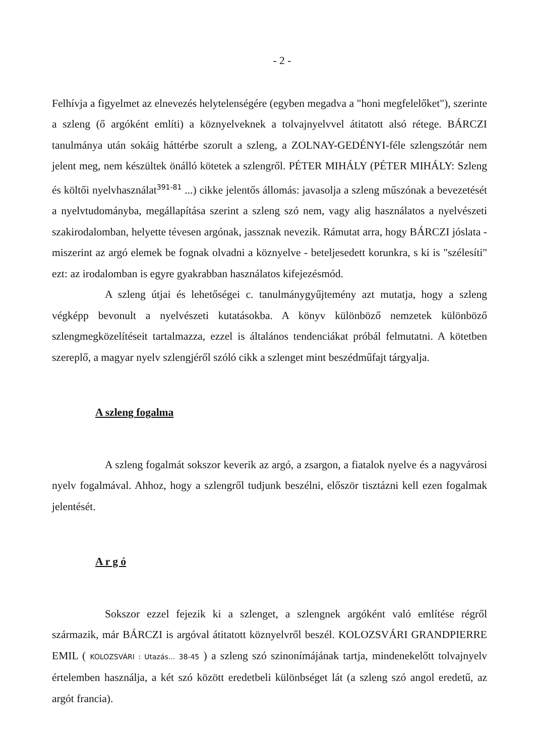- 2 -
Felhívja a figyelmet az elnevezés helytelenségére (egyben megadva a "honi megfelelőket"), szerinte a szleng (ő argóként említi) a köznyelveknek a tolvajnyelvvel átitatott alsó rétege. BÁRCZI tanulmánya után sokáig háttérbe szorult a szleng, a ZOLNAY-GEDÉNYI-féle szlengszótár nem jelent meg, nem készültek önálló kötetek a szlengről. PÉTER MIHÁLY (PÉTER MIHÁLY: Szleng és költői nyelvhasználat<sup>391-81</sup> ...) cikke jelentős állomás: javasolja a szleng műszónak a bevezetését a nyelvtudományba, megállapítása szerint a szleng szó nem, vagy alig használatos a nyelvészeti szakirodalomban, helyette tévesen argónak, jassznak nevezik. Rámutat arra, hogy BÁRCZI jóslata - miszerint az argó elemek be fognak olvadni a köznyelve - beteljesedett korunkra, s ki is "szélesíti" ezt: az irodalomban is egyre gyakrabban használatos kifejezésmód.
A szleng útjai és lehetőségei c. tanulmánygyűjtemény azt mutatja, hogy a szleng végképp bevonult a nyelvészeti kutatásokba. A könyv különböző nemzetek különböző szlengmegközelítéseit tartalmazza, ezzel is általános tendenciákat próbál felmutatni. A kötetben szereplő, a magyar nyelv szlengjéről szóló cikk a szlenget mint beszédműfajt tárgyalja.
A szleng fogalma
A szleng fogalmát sokszor keverik az argó, a zsargon, a fiatalok nyelve és a nagyvárosi nyelv fogalmával. Ahhoz, hogy a szlengről tudjunk beszélni, először tisztázni kell ezen fogalmak jelentését.
A r g ó
Sokszor ezzel fejezik ki a szlenget, a szlengnek argóként való említése régről származik, már BÁRCZI is argóval átitatott köznyelvről beszél. KOLOZSVÁRI GRANDPIERRE EMIL ( KOLOZSVÁRI : Utazás... 38-45 ) a szleng szó szinonímájának tartja, mindenekelőtt tolvajnyelv értelemben használja, a két szó között eredetbeli különbséget lát (a szleng szó angol eredetű, az argót francia).